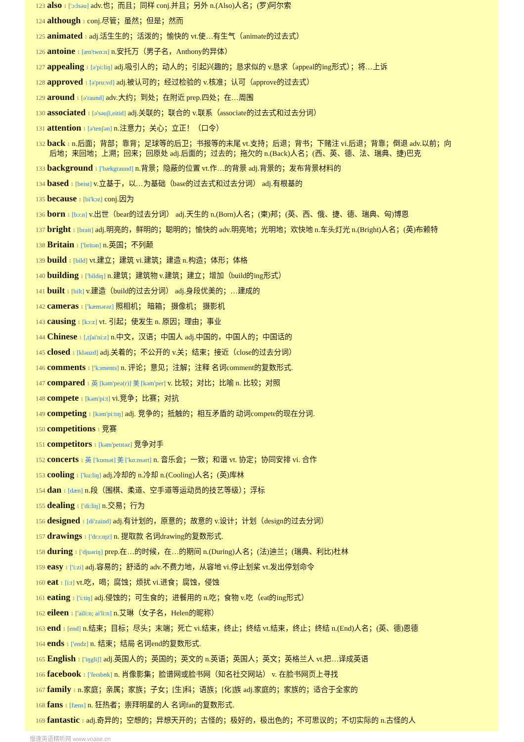123 also 1 ['ɔ:lsəu] adv.也；而且；同样 conj.并且；另外 n.(Also)人名；(罗)阿尔索
124 although 1 conj.尽管；虽然；但是；然而
125 animated 1 adj.活生生的；活泼的；愉快的 vt.使…有生气（animate的过去式）
126 antoine 1 [æn'twɑ:n] n.安托万（男子名，Anthony的异体）
127 appealing 1 [ə'pi:liŋ] adj.吸引人的；动人的；引起兴趣的；恳求似的 v.恳求（appeal的ing形式）；将…上诉
128 approved 1 [ə'pru:vd] adj.被认可的；经过检验的 v.核准；认可（approve的过去式）
129 around 1 [ə'raund] adv.大约；到处；在附近 prep.四处；在…周围
130 associated 1 [ə'səuʃi,eitid] adj.关联的；联合的 v.联系（associate的过去式和过去分词）
131 attention 1 [ə'tenʃən] n.注意力；关心；立正！（口令）
132 back 1 n.后面；背部；靠背；足球等的后卫；书报等的末尾 vt.支持；后退；背书；下赌注 vi.后退；背靠；倒退 adv.以前；向
后地；来回地；上溯；回来；回原处 adj.后面的；过去的；拖欠的 n.(Back)人名；(西、英、德、法、瑞典、捷)巴克
133 background 1 ['bækgraund] n.背景；隐蔽的位置 vt.作…的背景 adj.背景的；发布背景材料的
134 based 1 [beist] v.立基于，以…为基础（base的过去式和过去分词） adj.有根基的
135 because 1 [bi'kɔz] conj.因为
136 born 1 [bɔ:n] v.出世（bear的过去分词） adj.天生的 n.(Born)人名；(柬)邦；(英、西、俄、捷、德、瑞典、匈)博恩
137 bright 1 [brait] adj.明亮的，鲜明的；聪明的；愉快的 adv.明亮地；光明地；欢快地 n.车头灯光 n.(Bright)人名；(英)布赖特
138 Britain 1 ['britən] n.英国；不列颠
139 build 1 [bild] vt.建立；建筑 vi.建筑；建造 n.构造；体形；体格
140 building 1 ['bildiŋ] n.建筑；建筑物 v.建筑；建立；增加（build的ing形式）
141 built 1 [bilt] v.建造（build的过去分词） adj.身段优美的；…建成的
142 cameras 1 ['kæmərəz] 照相机； 暗箱； 摄像机； 摄影机
143 causing 1 [kɔ:z] vt. 引起；使发生 n. 原因；理由；事业
144 Chinese 1 [,tʃai'ni:z] n.中文，汉语；中国人 adj.中国的，中国人的；中国话的
145 closed 1 [kləuzd] adj.关着的；不公开的 v.关；结束；接近（close的过去分词）
146 comments 1 ['kɔments] n. 评论；意见；注解；注释 名词comment的复数形式.
147 compared 1 英 [kəm'peə(r)] 美 [kəm'per] v. 比较；对比；比喻 n. 比较；对照
148 compete 1 [kəm'pi:t] vi.竞争；比赛；对抗
149 competing 1 [kəm'pi:tɪŋ] adj. 竞争的；抵触的；相互矛盾的 动词compete的现在分词.
150 competitions 1 竞赛
151 competitors 1 [kəm'petɪtəz] 竞争对手
152 concerts 1 英 ['kɒnsət] 美 ['kɑ:nsərt] n. 音乐会；一致；和谐 vt. 协定；协同安排 vi. 合作
153 cooling 1 ['ku:liŋ] adj.冷却的 n.冷却 n.(Cooling)人名；(英)库林
154 dan 1 [dæn] n.段（围棋、柔道、空手道等运动员的技艺等级）；浮标
155 dealing 1 ['di:liŋ] n.交易；行为
156 designed 1 [di'zaind] adj.有计划的，原意的；故意的 v.设计；计划（design的过去分词）
157 drawings 1 ['drɔ:ɪŋz] n. 提取款 名词drawing的复数形式.
158 during 1 ['djuəriŋ] prep.在…的时候，在…的期间 n.(During)人名；(法)迪兰；(瑞典、利比)杜林
159 easy 1 ['i:zi] adj.容易的；舒适的 adv.不费力地，从容地 vi.停止划桨 vt.发出停划命令
160 eat 1 [i:t] vt.吃，喝；腐蚀；烦扰 vi.进食；腐蚀，侵蚀
161 eating 1 ['i:tiŋ] adj.侵蚀的；可生食的；进餐用的 n.吃；食物 v.吃（eat的ing形式）
162 eileen 1 ['aili:n; ai'li:n] n.艾琳（女子名，Helen的昵称）
163 end 1 [end] n.结束；目标；尽头；末端；死亡 vi.结束，终止；终结 vt.结束，终止；终结 n.(End)人名；(英、德)恩德
164 ends 1 ['endz] n. 结束；结局 名词end的复数形式.
165 English 1 ['iŋgliʃ] adj.英国人的；英国的；英文的 n.英语；英国人；英文；英格兰人 vt.把…译成英语
166 facebook 1 ['feɪsbʊk] n. 肖像影集；脸谱网或脸书网（知名社交网站） v. 在脸书网页上寻找
167 family 1 n.家庭；亲属；家族；子女；[生]科；语族；[化]族 adj.家庭的；家族的；适合于全家的
168 fans 1 [fæns] n. 狂热者；崇拜明星的人 名词fan的复数形式.
169 fantastic 1 adj.奇异的；空想的；异想天开的；古怪的；极好的，极出色的；不可思议的；不切实际的 n.古怪的人
慢速英语精听网 www.voase.cn